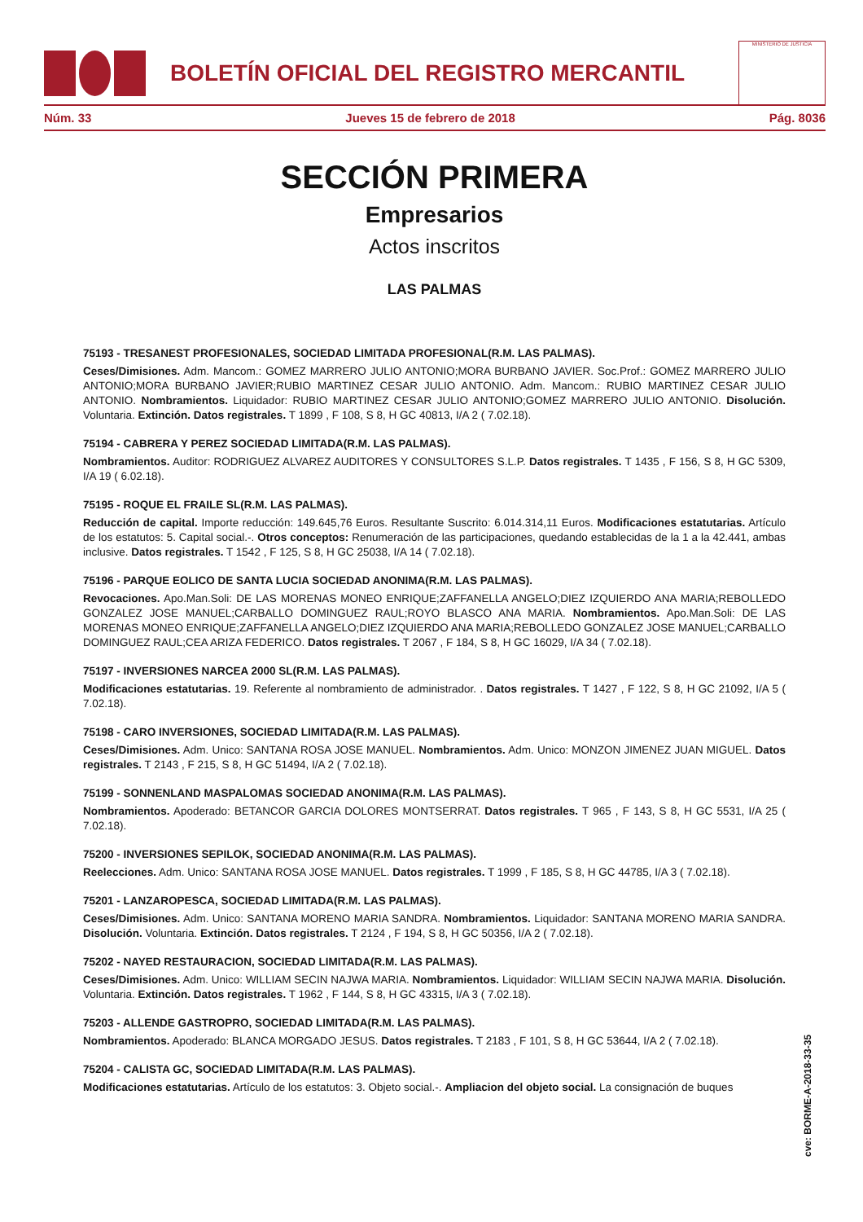BOLETÍN OFICIAL DEL REGISTRO MERCANTIL
MINISTERIO DE JUSTICIA
Núm. 33 Jueves 15 de febrero de 2018 Pág. 8036
SECCIÓN PRIMERA
Empresarios
Actos inscritos
LAS PALMAS
75193 - TRESANEST PROFESIONALES, SOCIEDAD LIMITADA PROFESIONAL(R.M. LAS PALMAS).
Ceses/Dimisiones. Adm. Mancom.: GOMEZ MARRERO JULIO ANTONIO;MORA BURBANO JAVIER. Soc.Prof.: GOMEZ MARRERO JULIO ANTONIO;MORA BURBANO JAVIER;RUBIO MARTINEZ CESAR JULIO ANTONIO. Adm. Mancom.: RUBIO MARTINEZ CESAR JULIO ANTONIO. Nombramientos. Liquidador: RUBIO MARTINEZ CESAR JULIO ANTONIO;GOMEZ MARRERO JULIO ANTONIO. Disolución. Voluntaria. Extinción. Datos registrales. T 1899 , F 108, S 8, H GC 40813, I/A 2 ( 7.02.18).
75194 - CABRERA Y PEREZ SOCIEDAD LIMITADA(R.M. LAS PALMAS).
Nombramientos. Auditor: RODRIGUEZ ALVAREZ AUDITORES Y CONSULTORES S.L.P. Datos registrales. T 1435 , F 156, S 8, H GC 5309, I/A 19 ( 6.02.18).
75195 - ROQUE EL FRAILE SL(R.M. LAS PALMAS).
Reducción de capital. Importe reducción: 149.645,76 Euros. Resultante Suscrito: 6.014.314,11 Euros. Modificaciones estatutarias. Artículo de los estatutos: 5. Capital social.-. Otros conceptos: Renumeración de las participaciones, quedando establecidas de la 1 a la 42.441, ambas inclusive. Datos registrales. T 1542 , F 125, S 8, H GC 25038, I/A 14 ( 7.02.18).
75196 - PARQUE EOLICO DE SANTA LUCIA SOCIEDAD ANONIMA(R.M. LAS PALMAS).
Revocaciones. Apo.Man.Soli: DE LAS MORENAS MONEO ENRIQUE;ZAFFANELLA ANGELO;DIEZ IZQUIERDO ANA MARIA;REBOLLEDO GONZALEZ JOSE MANUEL;CARBALLO DOMINGUEZ RAUL;ROYO BLASCO ANA MARIA. Nombramientos. Apo.Man.Soli: DE LAS MORENAS MONEO ENRIQUE;ZAFFANELLA ANGELO;DIEZ IZQUIERDO ANA MARIA;REBOLLEDO GONZALEZ JOSE MANUEL;CARBALLO DOMINGUEZ RAUL;CEA ARIZA FEDERICO. Datos registrales. T 2067 , F 184, S 8, H GC 16029, I/A 34 ( 7.02.18).
75197 - INVERSIONES NARCEA 2000 SL(R.M. LAS PALMAS).
Modificaciones estatutarias. 19. Referente al nombramiento de administrador. . Datos registrales. T 1427 , F 122, S 8, H GC 21092, I/A 5 ( 7.02.18).
75198 - CARO INVERSIONES, SOCIEDAD LIMITADA(R.M. LAS PALMAS).
Ceses/Dimisiones. Adm. Unico: SANTANA ROSA JOSE MANUEL. Nombramientos. Adm. Unico: MONZON JIMENEZ JUAN MIGUEL. Datos registrales. T 2143 , F 215, S 8, H GC 51494, I/A 2 ( 7.02.18).
75199 - SONNENLAND MASPALOMAS SOCIEDAD ANONIMA(R.M. LAS PALMAS).
Nombramientos. Apoderado: BETANCOR GARCIA DOLORES MONTSERRAT. Datos registrales. T 965 , F 143, S 8, H GC 5531, I/A 25 ( 7.02.18).
75200 - INVERSIONES SEPILOK, SOCIEDAD ANONIMA(R.M. LAS PALMAS).
Reelecciones. Adm. Unico: SANTANA ROSA JOSE MANUEL. Datos registrales. T 1999 , F 185, S 8, H GC 44785, I/A 3 ( 7.02.18).
75201 - LANZAROPESCA, SOCIEDAD LIMITADA(R.M. LAS PALMAS).
Ceses/Dimisiones. Adm. Unico: SANTANA MORENO MARIA SANDRA. Nombramientos. Liquidador: SANTANA MORENO MARIA SANDRA. Disolución. Voluntaria. Extinción. Datos registrales. T 2124 , F 194, S 8, H GC 50356, I/A 2 ( 7.02.18).
75202 - NAYED RESTAURACION, SOCIEDAD LIMITADA(R.M. LAS PALMAS).
Ceses/Dimisiones. Adm. Unico: WILLIAM SECIN NAJWA MARIA. Nombramientos. Liquidador: WILLIAM SECIN NAJWA MARIA. Disolución. Voluntaria. Extinción. Datos registrales. T 1962 , F 144, S 8, H GC 43315, I/A 3 ( 7.02.18).
75203 - ALLENDE GASTROPRO, SOCIEDAD LIMITADA(R.M. LAS PALMAS).
Nombramientos. Apoderado: BLANCA MORGADO JESUS. Datos registrales. T 2183 , F 101, S 8, H GC 53644, I/A 2 ( 7.02.18).
75204 - CALISTA GC, SOCIEDAD LIMITADA(R.M. LAS PALMAS).
Modificaciones estatutarias. Artículo de los estatutos: 3. Objeto social.-. Ampliacion del objeto social. La consignación de buques
cve: BORME-A-2018-33-35